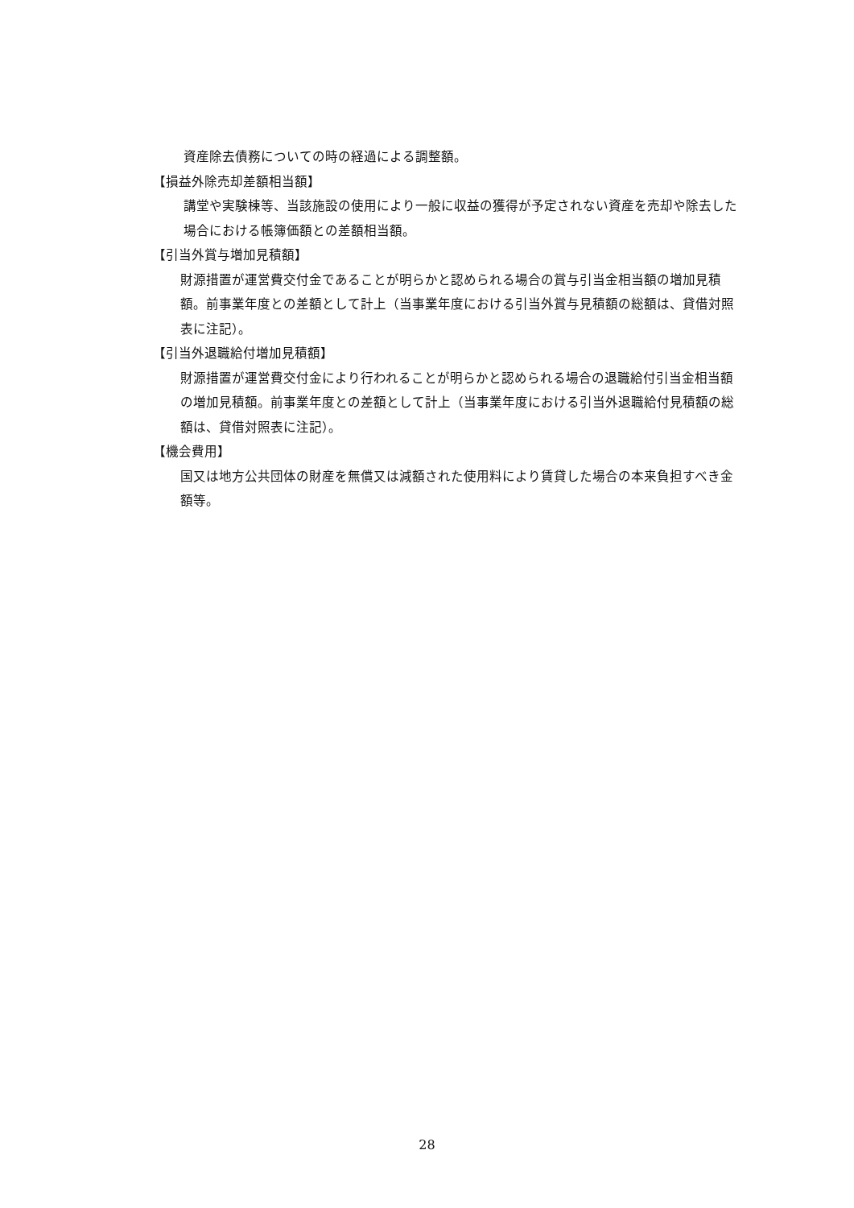資産除去債務についての時の経過による調整額。
【損益外除売却差額相当額】
講堂や実験棟等、当該施設の使用により一般に収益の獲得が予定されない資産を売却や除去した場合における帳簿価額との差額相当額。
【引当外賞与増加見積額】
財源措置が運営費交付金であることが明らかと認められる場合の賞与引当金相当額の増加見積額。前事業年度との差額として計上（当事業年度における引当外賞与見積額の総額は、貸借対照表に注記）。
【引当外退職給付増加見積額】
財源措置が運営費交付金により行われることが明らかと認められる場合の退職給付引当金相当額の増加見積額。前事業年度との差額として計上（当事業年度における引当外退職給付見積額の総額は、貸借対照表に注記）。
【機会費用】
国又は地方公共団体の財産を無償又は減額された使用料により賃貸した場合の本来負担すべき金額等。
28